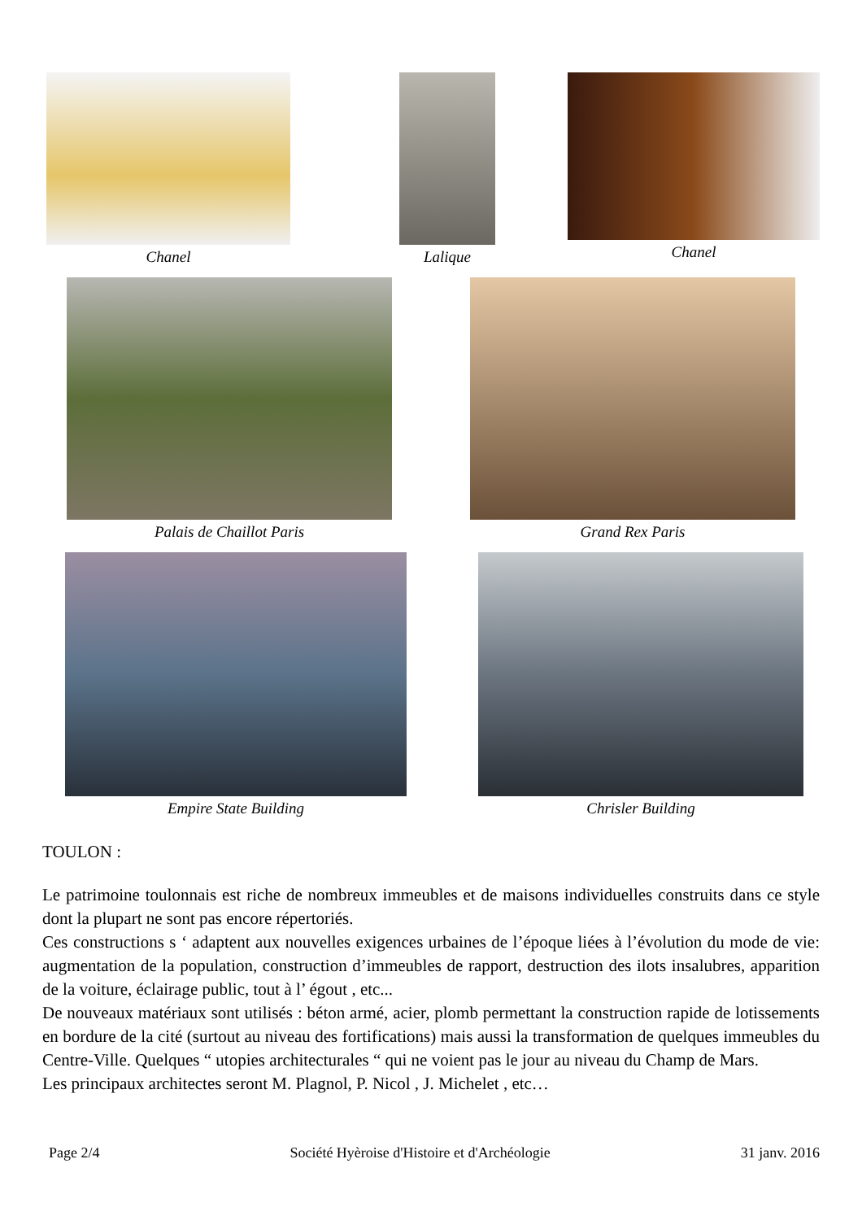Chanel Lalique Chanel
Palais de Chaillot Paris Grand Rex Paris
Empire State Building Chrisler Building
TOULON :
Le patrimoine toulonnais est riche de nombreux immeubles et de maisons individuelles construits dans ce style dont la plupart ne sont pas encore répertoriés.
Ces constructions s ‘ adaptent aux nouvelles exigences urbaines de l’époque liées à l’évolution du mode de vie: augmentation de la population, construction d’immeubles de rapport, destruction des ilots insalubres, apparition de la voiture, éclairage public, tout à l’ égout , etc...
De nouveaux matériaux sont utilisés : béton armé, acier, plomb permettant la construction rapide de lotissements en bordure de la cité (surtout au niveau des fortifications) mais aussi la transformation de quelques immeubles du Centre-Ville. Quelques “ utopies architecturales “ qui ne voient pas le jour au niveau du Champ de Mars.
Les principaux architectes seront M. Plagnol, P. Nicol , J. Michelet , etc…
Page 2/4 Société Hyèroise d'Histoire et d'Archéologie 31 janv. 2016